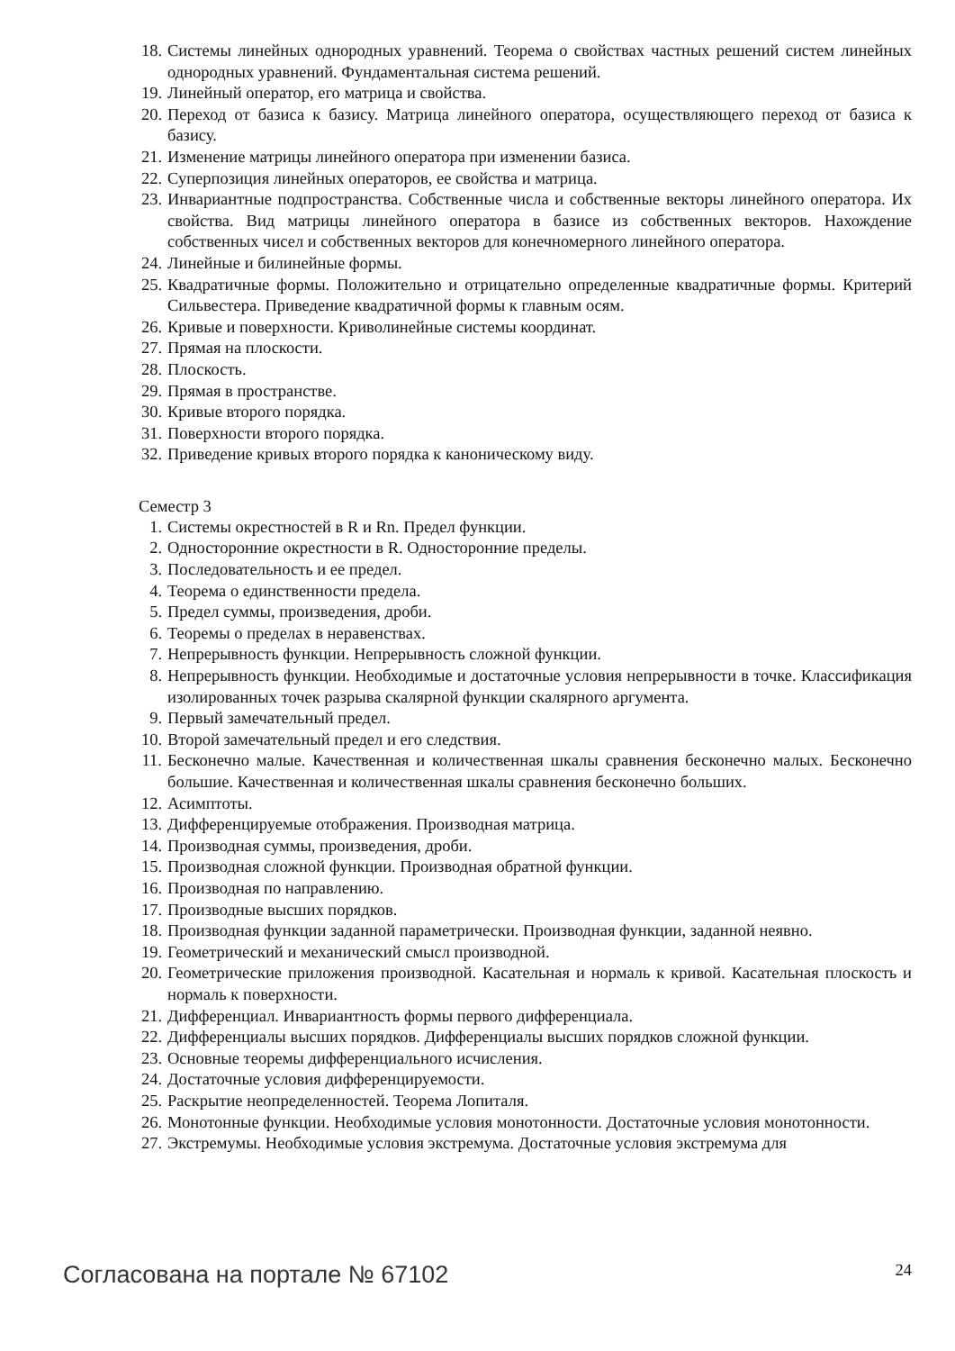18. Системы линейных однородных уравнений. Теорема о свойствах частных решений систем линейных однородных уравнений. Фундаментальная система решений.
19. Линейный оператор, его матрица и свойства.
20. Переход от базиса к базису. Матрица линейного оператора, осуществляющего переход от базиса к базису.
21. Изменение матрицы линейного оператора при изменении базиса.
22. Суперпозиция линейных операторов, ее свойства и матрица.
23. Инвариантные подпространства. Собственные числа и собственные векторы линейного оператора. Их свойства. Вид матрицы линейного оператора в базисе из собственных векторов. Нахождение собственных чисел и собственных векторов для конечномерного линейного оператора.
24. Линейные и билинейные формы.
25. Квадратичные формы. Положительно и отрицательно определенные квадратичные формы. Критерий Сильвестера. Приведение квадратичной формы к главным осям.
26. Кривые и поверхности. Криволинейные системы координат.
27. Прямая на плоскости.
28. Плоскость.
29. Прямая в пространстве.
30. Кривые второго порядка.
31. Поверхности второго порядка.
32. Приведение кривых второго порядка к каноническому виду.
Семестр 3
1. Системы окрестностей в R и Rn. Предел функции.
2. Односторонние окрестности в R. Односторонние пределы.
3. Последовательность и ее предел.
4. Теорема о единственности предела.
5. Предел суммы, произведения, дроби.
6. Теоремы о пределах в неравенствах.
7. Непрерывность функции. Непрерывность сложной функции.
8. Непрерывность функции. Необходимые и достаточные условия непрерывности в точке. Классификация изолированных точек разрыва скалярной функции скалярного аргумента.
9. Первый замечательный предел.
10. Второй замечательный предел и его следствия.
11. Бесконечно малые. Качественная и количественная шкалы сравнения бесконечно малых. Бесконечно большие. Качественная и количественная шкалы сравнения бесконечно больших.
12. Асимптоты.
13. Дифференцируемые отображения. Производная матрица.
14. Производная суммы, произведения, дроби.
15. Производная сложной функции. Производная обратной функции.
16. Производная по направлению.
17. Производные высших порядков.
18. Производная функции заданной параметрически. Производная функции, заданной неявно.
19. Геометрический и механический смысл производной.
20. Геометрические приложения производной. Касательная и нормаль к кривой. Касательная плоскость и нормаль к поверхности.
21. Дифференциал. Инвариантность формы первого дифференциала.
22. Дифференциалы высших порядков. Дифференциалы высших порядков сложной функции.
23. Основные теоремы дифференциального исчисления.
24. Достаточные условия дифференцируемости.
25. Раскрытие неопределенностей. Теорема Лопиталя.
26. Монотонные функции. Необходимые условия монотонности. Достаточные условия монотонности.
27. Экстремумы. Необходимые условия экстремума. Достаточные условия экстремума для
Согласована на портале № 67102 24